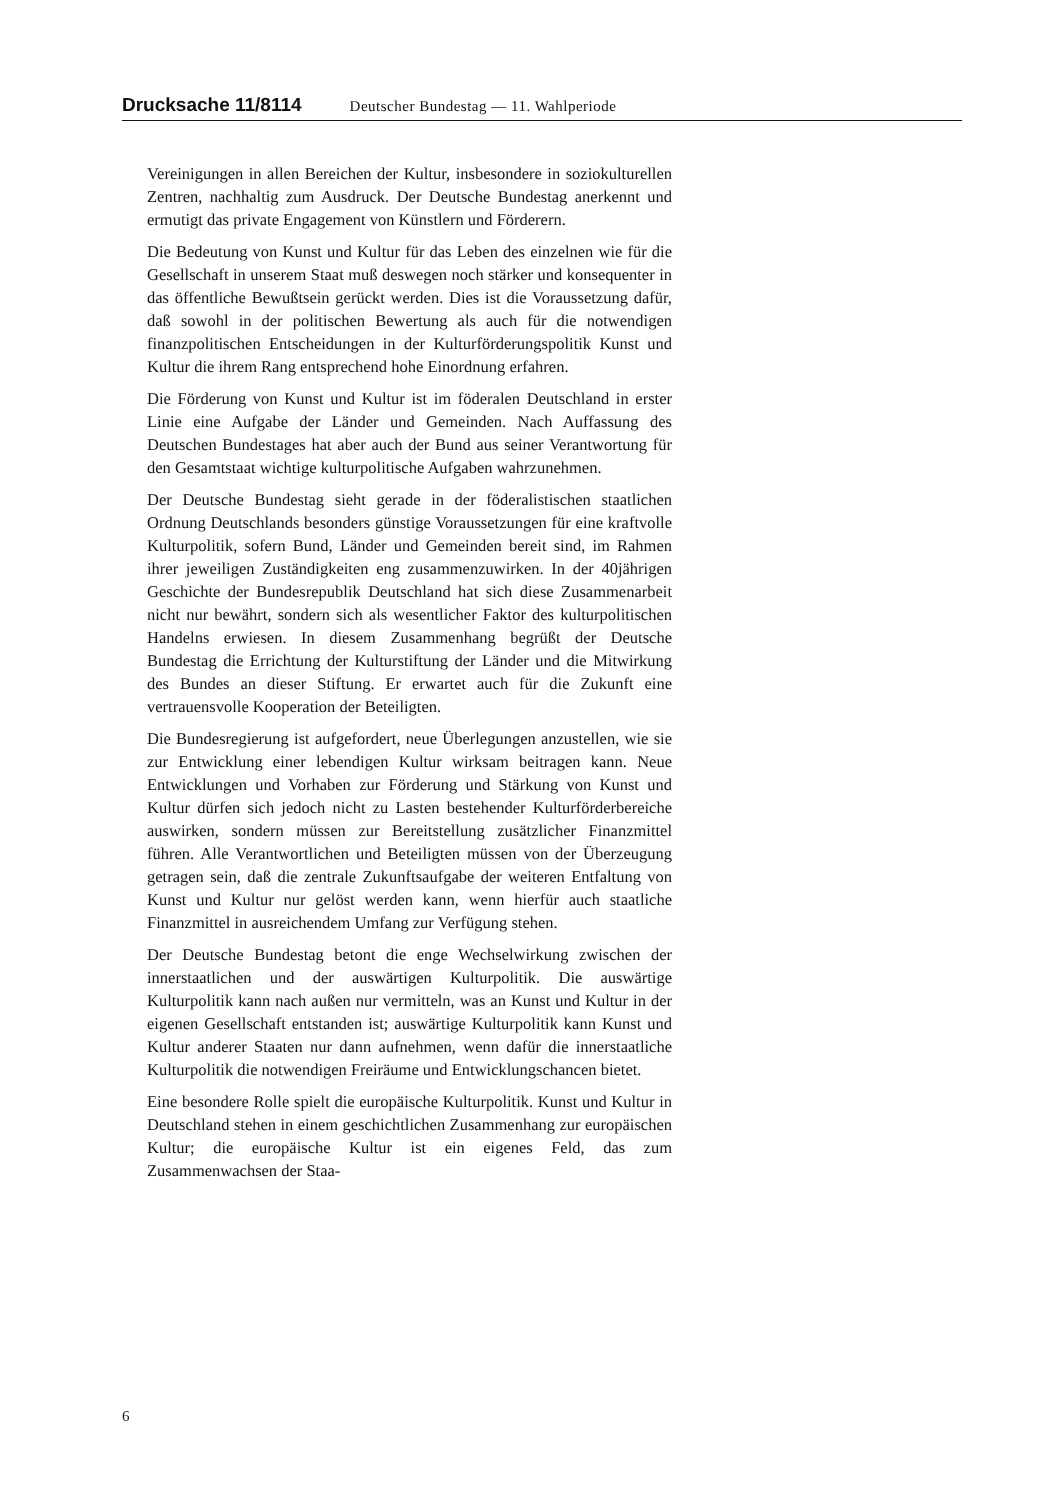Drucksache 11/8114 Deutscher Bundestag — 11. Wahlperiode
Vereinigungen in allen Bereichen der Kultur, insbesondere in soziokulturellen Zentren, nachhaltig zum Ausdruck. Der Deutsche Bundestag anerkennt und ermutigt das private Engagement von Künstlern und Förderern.
Die Bedeutung von Kunst und Kultur für das Leben des einzelnen wie für die Gesellschaft in unserem Staat muß deswegen noch stärker und konsequenter in das öffentliche Bewußtsein gerückt werden. Dies ist die Voraussetzung dafür, daß sowohl in der politischen Bewertung als auch für die notwendigen finanzpolitischen Entscheidungen in der Kulturförderungspolitik Kunst und Kultur die ihrem Rang entsprechend hohe Einordnung erfahren.
Die Förderung von Kunst und Kultur ist im föderalen Deutschland in erster Linie eine Aufgabe der Länder und Gemeinden. Nach Auffassung des Deutschen Bundestages hat aber auch der Bund aus seiner Verantwortung für den Gesamtstaat wichtige kulturpolitische Aufgaben wahrzunehmen.
Der Deutsche Bundestag sieht gerade in der föderalistischen staatlichen Ordnung Deutschlands besonders günstige Voraussetzungen für eine kraftvolle Kulturpolitik, sofern Bund, Länder und Gemeinden bereit sind, im Rahmen ihrer jeweiligen Zuständigkeiten eng zusammenzuwirken. In der 40jährigen Geschichte der Bundesrepublik Deutschland hat sich diese Zusammenarbeit nicht nur bewährt, sondern sich als wesentlicher Faktor des kulturpolitischen Handelns erwiesen. In diesem Zusammenhang begrüßt der Deutsche Bundestag die Errichtung der Kulturstiftung der Länder und die Mitwirkung des Bundes an dieser Stiftung. Er erwartet auch für die Zukunft eine vertrauensvolle Kooperation der Beteiligten.
Die Bundesregierung ist aufgefordert, neue Überlegungen anzustellen, wie sie zur Entwicklung einer lebendigen Kultur wirksam beitragen kann. Neue Entwicklungen und Vorhaben zur Förderung und Stärkung von Kunst und Kultur dürfen sich jedoch nicht zu Lasten bestehender Kulturförderbereiche auswirken, sondern müssen zur Bereitstellung zusätzlicher Finanzmittel führen. Alle Verantwortlichen und Beteiligten müssen von der Überzeugung getragen sein, daß die zentrale Zukunftsaufgabe der weiteren Entfaltung von Kunst und Kultur nur gelöst werden kann, wenn hierfür auch staatliche Finanzmittel in ausreichendem Umfang zur Verfügung stehen.
Der Deutsche Bundestag betont die enge Wechselwirkung zwischen der innerstaatlichen und der auswärtigen Kulturpolitik. Die auswärtige Kulturpolitik kann nach außen nur vermitteln, was an Kunst und Kultur in der eigenen Gesellschaft entstanden ist; auswärtige Kulturpolitik kann Kunst und Kultur anderer Staaten nur dann aufnehmen, wenn dafür die innerstaatliche Kulturpolitik die notwendigen Freiräume und Entwicklungschancen bietet.
Eine besondere Rolle spielt die europäische Kulturpolitik. Kunst und Kultur in Deutschland stehen in einem geschichtlichen Zusammenhang zur europäischen Kultur; die europäische Kultur ist ein eigenes Feld, das zum Zusammenwachsen der Staa-
6